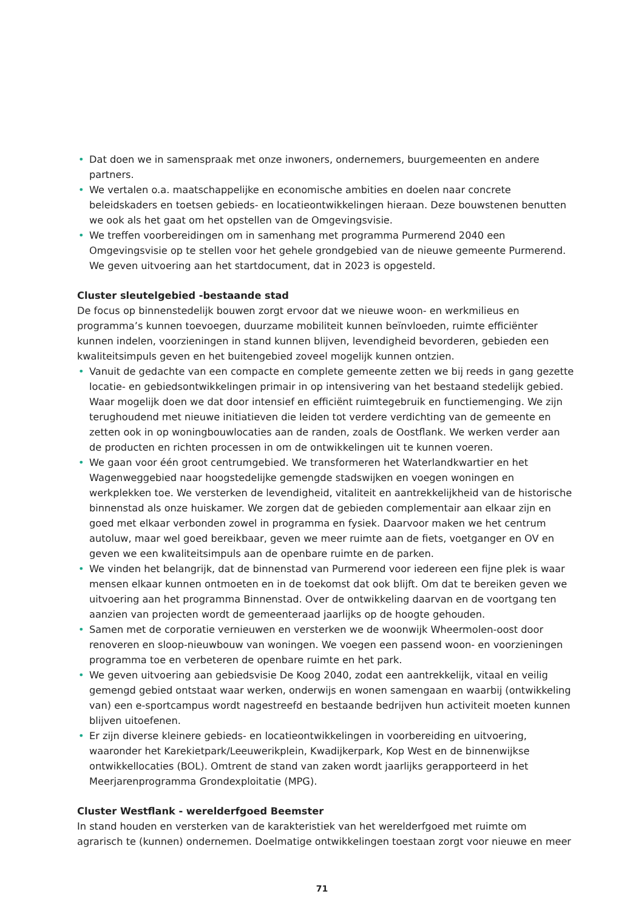• Dat doen we in samenspraak met onze inwoners, ondernemers, buurgemeenten en andere partners.
• We vertalen o.a. maatschappelijke en economische ambities en doelen naar concrete beleidskaders en toetsen gebieds- en locatieontwikkelingen hieraan. Deze bouwstenen benutten we ook als het gaat om het opstellen van de Omgevingsvisie.
• We treffen voorbereidingen om in samenhang met programma Purmerend 2040 een Omgevingsvisie op te stellen voor het gehele grondgebied van de nieuwe gemeente Purmerend. We geven uitvoering aan het startdocument, dat in 2023 is opgesteld.
Cluster sleutelgebied -bestaande stad
De focus op binnenstedelijk bouwen zorgt ervoor dat we nieuwe woon- en werkmilieus en programma’s kunnen toevoegen, duurzame mobiliteit kunnen beïnvloeden, ruimte efficiënter kunnen indelen, voorzieningen in stand kunnen blijven, levendigheid bevorderen, gebieden een kwaliteitsimpuls geven en het buitengebied zoveel mogelijk kunnen ontzien.
• Vanuit de gedachte van een compacte en complete gemeente zetten we bij reeds in gang gezette locatie- en gebiedsontwikkelingen primair in op intensivering van het bestaand stedelijk gebied. Waar mogelijk doen we dat door intensief en efficiënt ruimtegebruik en functiemenging. We zijn terughoudend met nieuwe initiatieven die leiden tot verdere verdichting van de gemeente en zetten ook in op woningbouwlocaties aan de randen, zoals de Oostflank. We werken verder aan de producten en richten processen in om de ontwikkelingen uit te kunnen voeren.
• We gaan voor één groot centrumgebied. We transformeren het Waterlandkwartier en het Wagenweggebied naar hoogstedelijke gemengde stadswijken en voegen woningen en werkplekken toe. We versterken de levendigheid, vitaliteit en aantrekkelijkheid van de historische binnenstad als onze huiskamer. We zorgen dat de gebieden complementair aan elkaar zijn en goed met elkaar verbonden zowel in programma en fysiek. Daarvoor maken we het centrum autoluw, maar wel goed bereikbaar, geven we meer ruimte aan de fiets, voetganger en OV en geven we een kwaliteitsimpuls aan de openbare ruimte en de parken.
• We vinden het belangrijk, dat de binnenstad van Purmerend voor iedereen een fijne plek is waar mensen elkaar kunnen ontmoeten en in de toekomst dat ook blijft. Om dat te bereiken geven we uitvoering aan het programma Binnenstad. Over de ontwikkeling daarvan en de voortgang ten aanzien van projecten wordt de gemeenteraad jaarlijks op de hoogte gehouden.
• Samen met de corporatie vernieuwen en versterken we de woonwijk Wheermolen-oost door renoveren en sloop-nieuwbouw van woningen. We voegen een passend woon- en voorzieningen programma toe en verbeteren de openbare ruimte en het park.
• We geven uitvoering aan gebiedsvisie De Koog 2040, zodat een aantrekkelijk, vitaal en veilig gemengd gebied ontstaat waar werken, onderwijs en wonen samengaan en waarbij (ontwikkeling van) een e-sportcampus wordt nagestreefd en bestaande bedrijven hun activiteit moeten kunnen blijven uitoefenen.
• Er zijn diverse kleinere gebieds- en locatieontwikkelingen in voorbereiding en uitvoering, waaronder het Karekietpark/Leeuwerikplein, Kwadijkerpark, Kop West en de binnenwijkse ontwikkellocaties (BOL). Omtrent de stand van zaken wordt jaarlijks gerapporteerd in het Meerjarenprogramma Grondexploitatie (MPG).
Cluster Westflank - werelderfgoed Beemster
In stand houden en versterken van de karakteristiek van het werelderfgoed met ruimte om agrarisch te (kunnen) ondernemen. Doelmatige ontwikkelingen toestaan zorgt voor nieuwe en meer
71